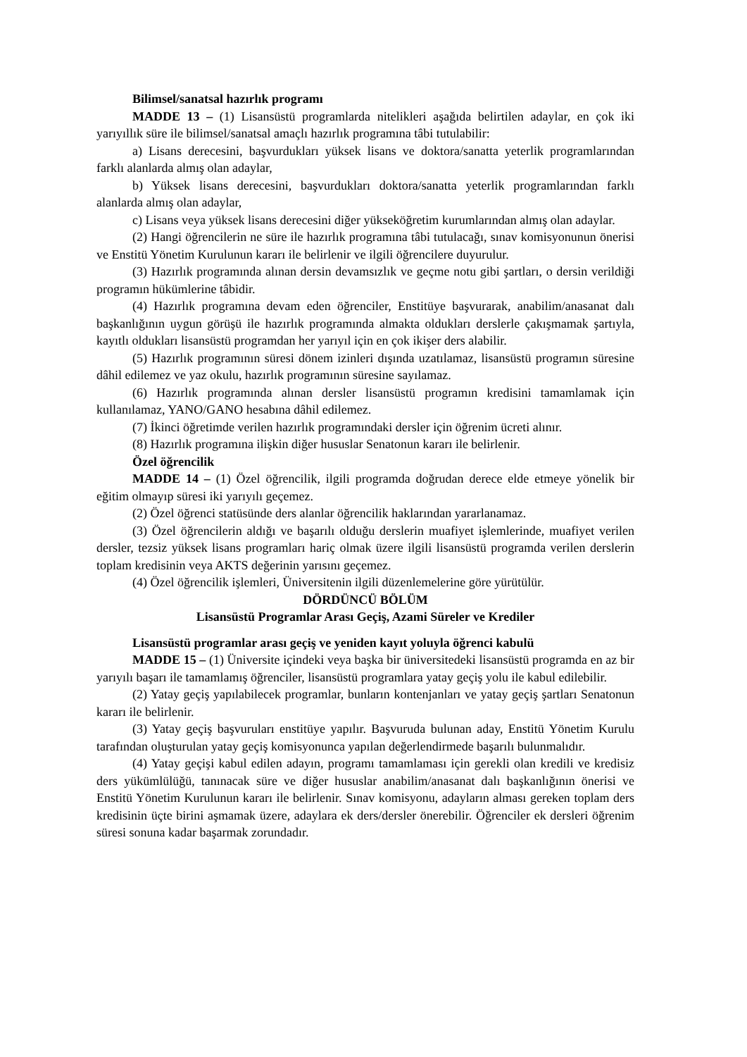Bilimsel/sanatsal hazırlık programı
MADDE 13 – (1) Lisansüstü programlarda nitelikleri aşağıda belirtilen adaylar, en çok iki yarıyıllık süre ile bilimsel/sanatsal amaçlı hazırlık programına tâbi tutulabilir:
a) Lisans derecesini, başvurdukları yüksek lisans ve doktora/sanatta yeterlik programlarından farklı alanlarda almış olan adaylar,
b) Yüksek lisans derecesini, başvurdukları doktora/sanatta yeterlik programlarından farklı alanlarda almış olan adaylar,
c) Lisans veya yüksek lisans derecesini diğer yükseköğretim kurumlarından almış olan adaylar.
(2) Hangi öğrencilerin ne süre ile hazırlık programına tâbi tutulacağı, sınav komisyonunun önerisi ve Enstitü Yönetim Kurulunun kararı ile belirlenir ve ilgili öğrencilere duyurulur.
(3) Hazırlık programında alınan dersin devamsızlık ve geçme notu gibi şartları, o dersin verildiği programın hükümlerine tâbidir.
(4) Hazırlık programına devam eden öğrenciler, Enstitüye başvurarak, anabilim/anasanat dalı başkanlığının uygun görüşü ile hazırlık programında almakta oldukları derslerle çakışmamak şartıyla, kayıtlı oldukları lisansüstü programdan her yarıyıl için en çok ikişer ders alabilir.
(5) Hazırlık programının süresi dönem izinleri dışında uzatılamaz, lisansüstü programın süresine dâhil edilemez ve yaz okulu, hazırlık programının süresine sayılamaz.
(6) Hazırlık programında alınan dersler lisansüstü programın kredisini tamamlamak için kullanılamaz, YANO/GANO hesabına dâhil edilemez.
(7) İkinci öğretimde verilen hazırlık programındaki dersler için öğrenim ücreti alınır.
(8) Hazırlık programına ilişkin diğer hususlar Senatonun kararı ile belirlenir.
Özel öğrencilik
MADDE 14 – (1) Özel öğrencilik, ilgili programda doğrudan derece elde etmeye yönelik bir eğitim olmayıp süresi iki yarıyılı geçemez.
(2) Özel öğrenci statüsünde ders alanlar öğrencilik haklarından yararlanamaz.
(3) Özel öğrencilerin aldığı ve başarılı olduğu derslerin muafiyet işlemlerinde, muafiyet verilen dersler, tezsiz yüksek lisans programları hariç olmak üzere ilgili lisansüstü programda verilen derslerin toplam kredisinin veya AKTS değerinin yarısını geçemez.
(4) Özel öğrencilik işlemleri, Üniversitenin ilgili düzenlemelerine göre yürütülür.
DÖRDÜNCÜ BÖLÜM
Lisansüstü Programlar Arası Geçiş, Azami Süreler ve Krediler
Lisansüstü programlar arası geçiş ve yeniden kayıt yoluyla öğrenci kabulü
MADDE 15 – (1) Üniversite içindeki veya başka bir üniversitedeki lisansüstü programda en az bir yarıyılı başarı ile tamamlamış öğrenciler, lisansüstü programlara yatay geçiş yolu ile kabul edilebilir.
(2) Yatay geçiş yapılabilecek programlar, bunların kontenjanları ve yatay geçiş şartları Senatonun kararı ile belirlenir.
(3) Yatay geçiş başvuruları enstitüye yapılır. Başvuruda bulunan aday, Enstitü Yönetim Kurulu tarafından oluşturulan yatay geçiş komisyonunca yapılan değerlendirmede başarılı bulunmalıdır.
(4) Yatay geçişi kabul edilen adayın, programı tamamlaması için gerekli olan kredili ve kredisiz ders yükümlülüğü, tanınacak süre ve diğer hususlar anabilim/anasanat dalı başkanlığının önerisi ve Enstitü Yönetim Kurulunun kararı ile belirlenir. Sınav komisyonu, adayların alması gereken toplam ders kredisinin üçte birini aşmamak üzere, adaylara ek ders/dersler önerebilir. Öğrenciler ek dersleri öğrenim süresi sonuna kadar başarmak zorundadır.